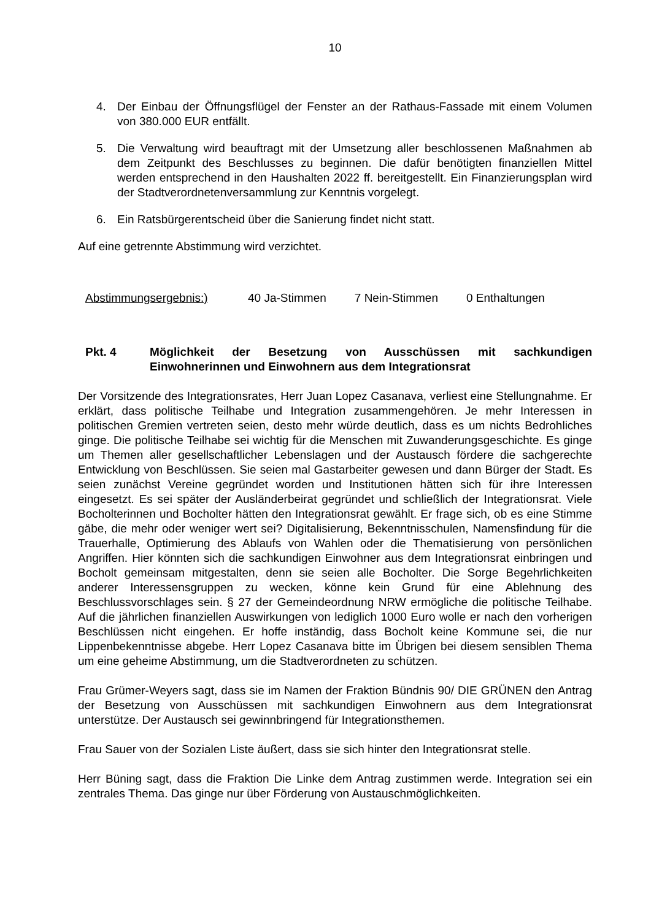10
4. Der Einbau der Öffnungsflügel der Fenster an der Rathaus-Fassade mit einem Volumen von 380.000 EUR entfällt.
5. Die Verwaltung wird beauftragt mit der Umsetzung aller beschlossenen Maßnahmen ab dem Zeitpunkt des Beschlusses zu beginnen. Die dafür benötigten finanziellen Mittel werden entsprechend in den Haushalten 2022 ff. bereitgestellt. Ein Finanzierungsplan wird der Stadtverordnetenversammlung zur Kenntnis vorgelegt.
6. Ein Ratsbürgerentscheid über die Sanierung findet nicht statt.
Auf eine getrennte Abstimmung wird verzichtet.
Abstimmungsergebnis:) 40 Ja-Stimmen 7 Nein-Stimmen 0 Enthaltungen
Pkt. 4 Möglichkeit der Besetzung von Ausschüssen mit sachkundigen Einwohnerinnen und Einwohnern aus dem Integrationsrat
Der Vorsitzende des Integrationsrates, Herr Juan Lopez Casanava, verliest eine Stellungnahme. Er erklärt, dass politische Teilhabe und Integration zusammengehören. Je mehr Interessen in politischen Gremien vertreten seien, desto mehr würde deutlich, dass es um nichts Bedrohliches ginge. Die politische Teilhabe sei wichtig für die Menschen mit Zuwanderungsgeschichte. Es ginge um Themen aller gesellschaftlicher Lebenslagen und der Austausch fördere die sachgerechte Entwicklung von Beschlüssen. Sie seien mal Gastarbeiter gewesen und dann Bürger der Stadt. Es seien zunächst Vereine gegründet worden und Institutionen hätten sich für ihre Interessen eingesetzt. Es sei später der Ausländerbeirat gegründet und schließlich der Integrationsrat. Viele Bocholterinnen und Bocholter hätten den Integrationsrat gewählt. Er frage sich, ob es eine Stimme gäbe, die mehr oder weniger wert sei? Digitalisierung, Bekenntnisschulen, Namensfindung für die Trauerhalle, Optimierung des Ablaufs von Wahlen oder die Thematisierung von persönlichen Angriffen. Hier könnten sich die sachkundigen Einwohner aus dem Integrationsrat einbringen und Bocholt gemeinsam mitgestalten, denn sie seien alle Bocholter. Die Sorge Begehrlichkeiten anderer Interessensgruppen zu wecken, könne kein Grund für eine Ablehnung des Beschlussvorschlages sein. § 27 der Gemeindeordnung NRW ermögliche die politische Teilhabe. Auf die jährlichen finanziellen Auswirkungen von lediglich 1000 Euro wolle er nach den vorherigen Beschlüssen nicht eingehen. Er hoffe inständig, dass Bocholt keine Kommune sei, die nur Lippenbekenntnisse abgebe. Herr Lopez Casanava bitte im Übrigen bei diesem sensiblen Thema um eine geheime Abstimmung, um die Stadtverordneten zu schützen.
Frau Grümer-Weyers sagt, dass sie im Namen der Fraktion Bündnis 90/ DIE GRÜNEN den Antrag der Besetzung von Ausschüssen mit sachkundigen Einwohnern aus dem Integrationsrat unterstütze. Der Austausch sei gewinnbringend für Integrationsthemen.
Frau Sauer von der Sozialen Liste äußert, dass sie sich hinter den Integrationsrat stelle.
Herr Büning sagt, dass die Fraktion Die Linke dem Antrag zustimmen werde. Integration sei ein zentrales Thema. Das ginge nur über Förderung von Austauschmöglichkeiten.